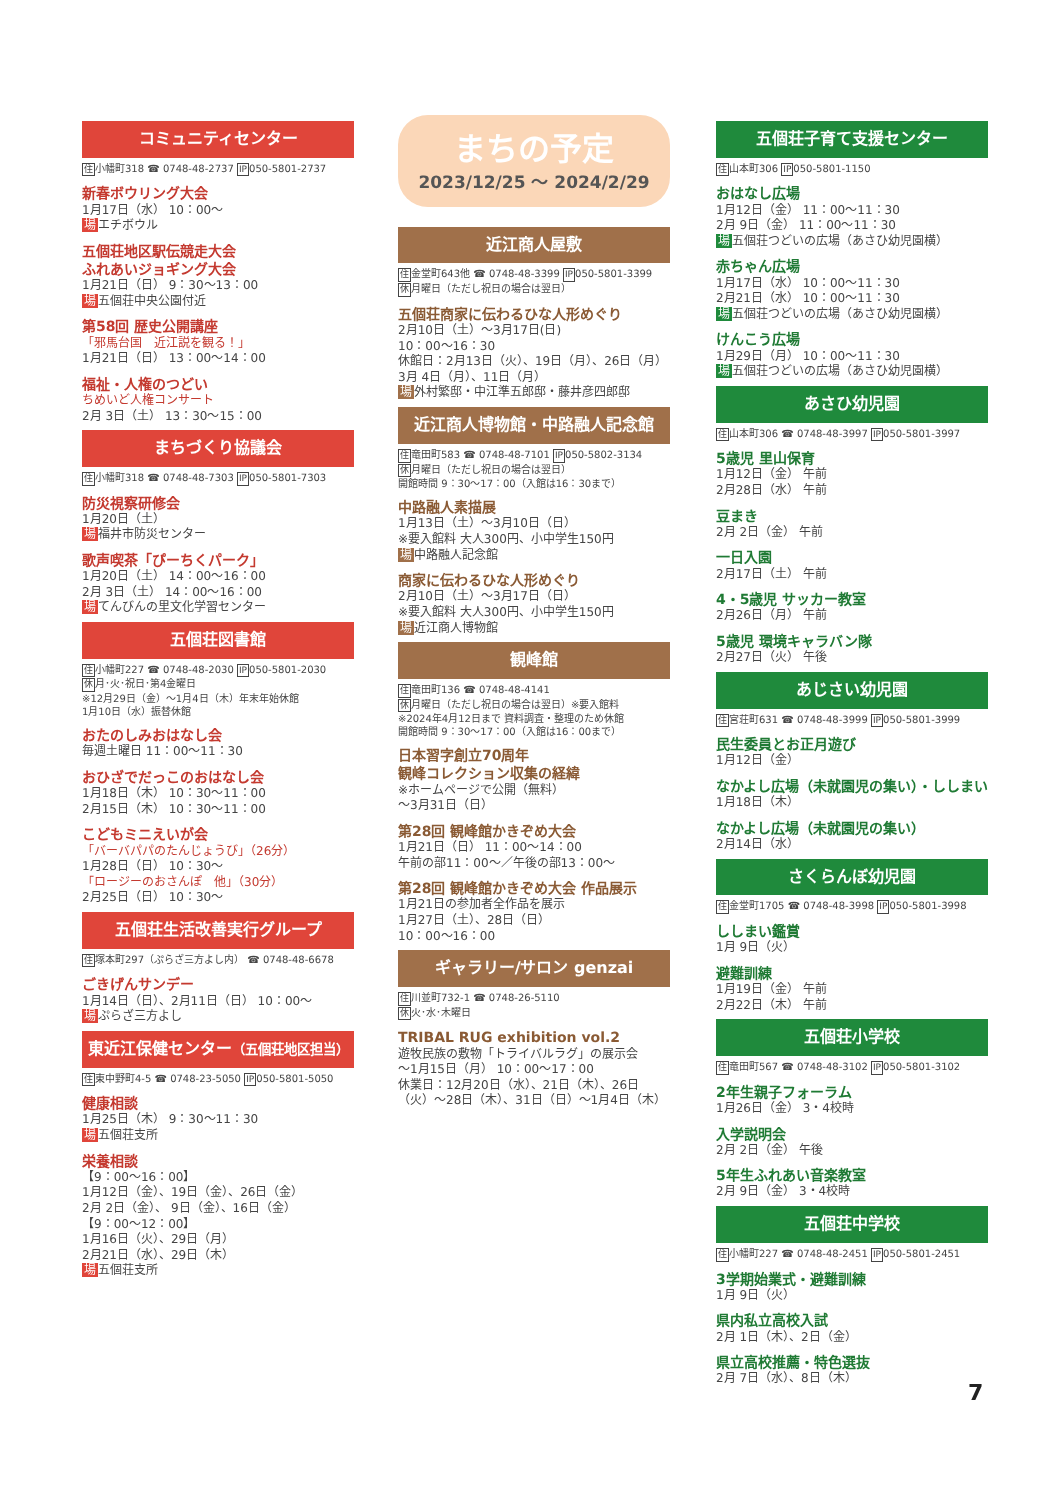コミュニティセンター
住小幡町318 ☎ 0748-48-2737 IP050-5801-2737
新春ボウリング大会
1月17日（水） 10：00～
場エチボウル
五個荘地区駅伝競走大会
ふれあいジョギング大会
1月21日（日） 9：30～13：00
場五個荘中央公園付近
第58回 歴史公開講座
「邪馬台国　近江説を観る！」
1月21日（日） 13：00～14：00
福祉・人権のつどい
ちめいど人権コンサート
2月 3日（土） 13：30～15：00
まちづくり協議会
住小幡町318 ☎ 0748-48-7303 IP050-5801-7303
防災視察研修会
1月20日（土）
場福井市防災センター
歌声喫茶「ぴーちくパーク」
1月20日（土） 14：00～16：00
2月 3日（土） 14：00～16：00
場てんびんの里文化学習センター
五個荘図書館
住小幡町227 ☎ 0748-48-2030 IP050-5801-2030
休月･火･祝日･第4金曜日
※12月29日（金）～1月4日（木）年末年始休館
1月10日（水）振替休館
おたのしみおはなし会
毎週土曜日 11：00～11：30
おひざでだっこのおはなし会
1月18日（木） 10：30～11：00
2月15日（木） 10：30～11：00
こどもミニえいが会
「バーバパパのたんじょうび」（26分）
1月28日（日） 10：30～
「ロージーのおさんぽ　他」（30分）
2月25日（日） 10：30～
五個荘生活改善実行グループ
住塚本町297（ぷらざ三方よし内） ☎ 0748-48-6678
ごきげんサンデー
1月14日（日）、2月11日（日） 10：00～
場ぷらざ三方よし
東近江保健センター（五個荘地区担当）
住東中野町4-5 ☎ 0748-23-5050 IP050-5801-5050
健康相談
1月25日（木） 9：30～11：30
場五個荘支所
栄養相談
【9：00～16：00】
1月12日（金）、19日（金）、26日（金）
2月 2日（金）、 9日（金）、16日（金）
【9：00～12：00】
1月16日（火）、29日（月）
2月21日（水）、29日（木）
場五個荘支所
まちの予定
2023/12/25 ～ 2024/2/29
近江商人屋敷
住金堂町643他 ☎ 0748-48-3399 IP050-5801-3399
休月曜日（ただし祝日の場合は翌日）
五個荘商家に伝わるひな人形めぐり
2月10日（土）～3月17日(日)
10：00～16：30
休館日：2月13日（火）、19日（月）、26日（月）
3月 4日（月）、11日（月）
場外村繁邸・中江準五郎邸・藤井彦四郎邸
近江商人博物館・中路融人記念館
住竜田町583 ☎ 0748-48-7101 IP050-5802-3134
休月曜日（ただし祝日の場合は翌日）
開館時間 9：30～17：00（入館は16：30まで）
中路融人素描展
1月13日（土）～3月10日（日）
※要入館料 大人300円、小中学生150円
場中路融人記念館
商家に伝わるひな人形めぐり
2月10日（土）～3月17日（日）
※要入館料 大人300円、小中学生150円
場近江商人博物館
観峰館
住竜田町136 ☎ 0748-48-4141
休月曜日（ただし祝日の場合は翌日）※要入館料
※2024年4月12日まで 資料調査・整理のため休館
開館時間 9：30～17：00（入館は16：00まで）
日本習字創立70周年
観峰コレクション収集の経緯
※ホームページで公開（無料）
～3月31日（日）
第28回 観峰館かきぞめ大会
1月21日（日） 11：00～14：00
午前の部11：00～／午後の部13：00～
第28回 観峰館かきぞめ大会 作品展示
1月21日の参加者全作品を展示
1月27日（土）、28日（日）
10：00～16：00
ギャラリー/サロン genzai
住川並町732-1 ☎ 0748-26-5110
休火･水･木曜日
TRIBAL RUG exhibition vol.2
遊牧民族の敷物「トライバルラグ」の展示会
～1月15日（月） 10：00～17：00
休業日：12月20日（水）、21日（木）、26日（火）～28日（木）、31日（日）～1月4日（木）
五個荘子育て支援センター
住山本町306 IP050-5801-1150
おはなし広場
1月12日（金） 11：00～11：30
2月 9日（金） 11：00～11：30
場五個荘つどいの広場（あさひ幼児園横）
赤ちゃん広場
1月17日（水） 10：00～11：30
2月21日（水） 10：00～11：30
場五個荘つどいの広場（あさひ幼児園横）
けんこう広場
1月29日（月） 10：00～11：30
場五個荘つどいの広場（あさひ幼児園横）
あさひ幼児園
住山本町306 ☎ 0748-48-3997 IP050-5801-3997
5歳児 里山保育
1月12日（金） 午前
2月28日（水） 午前
豆まき
2月 2日（金） 午前
一日入園
2月17日（土） 午前
4・5歳児 サッカー教室
2月26日（月） 午前
5歳児 環境キャラバン隊
2月27日（火） 午後
あじさい幼児園
住宮荘町631 ☎ 0748-48-3999 IP050-5801-3999
民生委員とお正月遊び
1月12日（金）
なかよし広場（未就園児の集い）・ししまい
1月18日（木）
なかよし広場（未就園児の集い）
2月14日（水）
さくらんぼ幼児園
住金堂町1705 ☎ 0748-48-3998 IP050-5801-3998
ししまい鑑賞
1月 9日（火）
避難訓練
1月19日（金） 午前
2月22日（木） 午前
五個荘小学校
住竜田町567 ☎ 0748-48-3102 IP050-5801-3102
2年生親子フォーラム
1月26日（金） 3・4校時
入学説明会
2月 2日（金） 午後
5年生ふれあい音楽教室
2月 9日（金） 3・4校時
五個荘中学校
住小幡町227 ☎ 0748-48-2451 IP050-5801-2451
3学期始業式・避難訓練
1月 9日（火）
県内私立高校入試
2月 1日（木）、2日（金）
県立高校推薦・特色選抜
2月 7日（水）、8日（木）
7